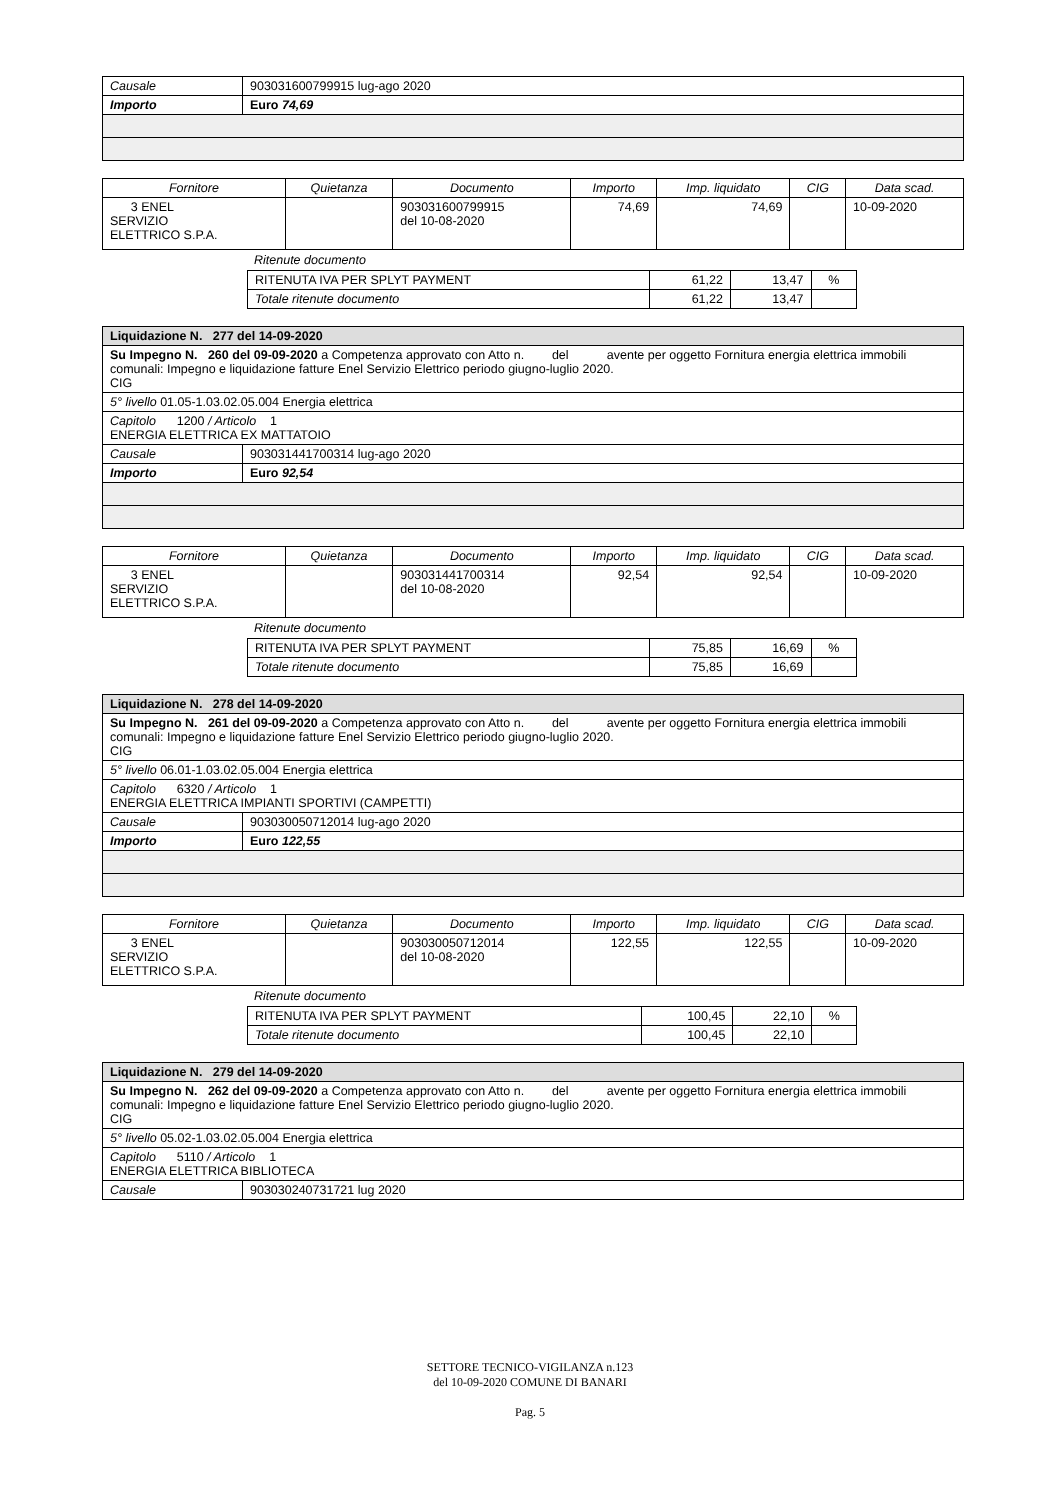| Causale | 903031600799915 lug-ago 2020 |
| Importo | Euro 74,69 |
| Fornitore | Quietanza | Documento | Importo | Imp. liquidato | CIG | Data scad. |
| --- | --- | --- | --- | --- | --- | --- |
| 3 ENEL SERVIZIO ELETTRICO S.P.A. | | 903031600799915 del 10-08-2020 | 74,69 | 74,69 | | 10-09-2020 |
Ritenute documento
| RITENUTA IVA PER SPLYT PAYMENT | 61,22 | 13,47 | % |
| Totale ritenute documento | 61,22 | 13,47 | |
| Liquidazione N. 277 del 14-09-2020 | |
| Su Impegno N. 260 del 09-09-2020 a Competenza approvato con Atto n. del avente per oggetto Fornitura energia elettrica immobili comunali: Impegno e liquidazione fatture Enel Servizio Elettrico periodo giugno-luglio 2020. CIG | |
| 5° livello 01.05-1.03.02.05.004 Energia elettrica | |
| Capitolo 1200 / Articolo 1 ENERGIA ELETTRICA EX MATTATOIO | |
| Causale | 903031441700314 lug-ago 2020 |
| Importo | Euro 92,54 |
| Fornitore | Quietanza | Documento | Importo | Imp. liquidato | CIG | Data scad. |
| --- | --- | --- | --- | --- | --- | --- |
| 3 ENEL SERVIZIO ELETTRICO S.P.A. | | 903031441700314 del 10-08-2020 | 92,54 | 92,54 | | 10-09-2020 |
Ritenute documento
| RITENUTA IVA PER SPLYT PAYMENT | 75,85 | 16,69 | % |
| Totale ritenute documento | 75,85 | 16,69 | |
| Liquidazione N. 278 del 14-09-2020 | |
| Su Impegno N. 261 del 09-09-2020 a Competenza approvato con Atto n. del avente per oggetto Fornitura energia elettrica immobili comunali: Impegno e liquidazione fatture Enel Servizio Elettrico periodo giugno-luglio 2020. CIG | |
| 5° livello 06.01-1.03.02.05.004 Energia elettrica | |
| Capitolo 6320 / Articolo 1 ENERGIA ELETTRICA IMPIANTI SPORTIVI (CAMPETTI) | |
| Causale | 903030050712014 lug-ago 2020 |
| Importo | Euro 122,55 |
| Fornitore | Quietanza | Documento | Importo | Imp. liquidato | CIG | Data scad. |
| --- | --- | --- | --- | --- | --- | --- |
| 3 ENEL SERVIZIO ELETTRICO S.P.A. | | 903030050712014 del 10-08-2020 | 122,55 | 122,55 | | 10-09-2020 |
Ritenute documento
| RITENUTA IVA PER SPLYT PAYMENT | 100,45 | 22,10 | % |
| Totale ritenute documento | 100,45 | 22,10 | |
| Liquidazione N. 279 del 14-09-2020 | |
| Su Impegno N. 262 del 09-09-2020 a Competenza approvato con Atto n. del avente per oggetto Fornitura energia elettrica immobili comunali: Impegno e liquidazione fatture Enel Servizio Elettrico periodo giugno-luglio 2020. CIG | |
| 5° livello 05.02-1.03.02.05.004 Energia elettrica | |
| Capitolo 5110 / Articolo 1 ENERGIA ELETTRICA BIBLIOTECA | |
| Causale | 903030240731721 lug 2020 |
SETTORE TECNICO-VIGILANZA n.123
del 10-09-2020 COMUNE DI BANARI
Pag. 5